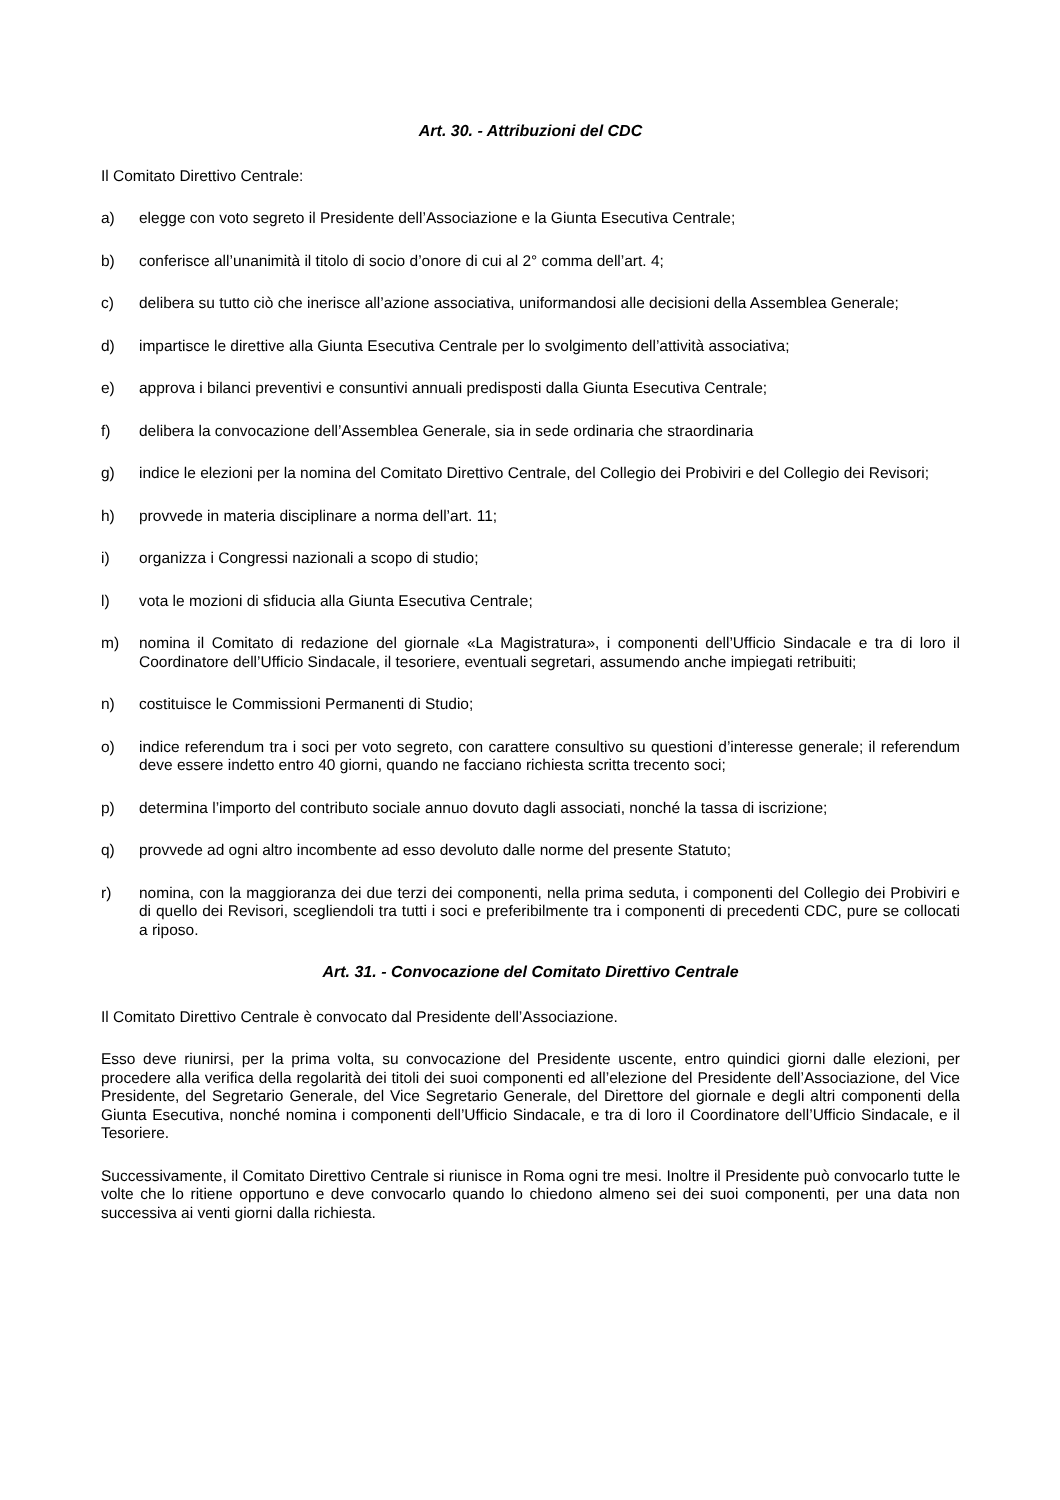Art. 30. - Attribuzioni del CDC
Il Comitato Direttivo Centrale:
a) elegge con voto segreto il Presidente dell’Associazione e la Giunta Esecutiva Centrale;
b) conferisce all’unanimità il titolo di socio d’onore di cui al 2° comma dell’art. 4;
c) delibera su tutto ciò che inerisce all’azione associativa, uniformandosi alle decisioni della Assemblea Generale;
d) impartisce le direttive alla Giunta Esecutiva Centrale per lo svolgimento dell’attività associativa;
e) approva i bilanci preventivi e consuntivi annuali predisposti dalla Giunta Esecutiva Centrale;
f) delibera la convocazione dell’Assemblea Generale, sia in sede ordinaria che straordinaria
g) indice le elezioni per la nomina del Comitato Direttivo Centrale, del Collegio dei Probiviri e del Collegio dei Revisori;
h) provvede in materia disciplinare a norma dell’art. 11;
i) organizza i Congressi nazionali a scopo di studio;
l) vota le mozioni di sfiducia alla Giunta Esecutiva Centrale;
m) nomina il Comitato di redazione del giornale «La Magistratura», i componenti dell’Ufficio Sindacale e tra di loro il Coordinatore dell’Ufficio Sindacale, il tesoriere, eventuali segretari, assumendo anche impiegati retribuiti;
n) costituisce le Commissioni Permanenti di Studio;
o) indice referendum tra i soci per voto segreto, con carattere consultivo su questioni d’interesse generale; il referendum deve essere indetto entro 40 giorni, quando ne facciano richiesta scritta trecento soci;
p) determina l’importo del contributo sociale annuo dovuto dagli associati, nonché la tassa di iscrizione;
q) provvede ad ogni altro incombente ad esso devoluto dalle norme del presente Statuto;
r) nomina, con la maggioranza dei due terzi dei componenti, nella prima seduta, i componenti del Collegio dei Probiviri e di quello dei Revisori, scegliendoli tra tutti i soci e preferibilmente tra i componenti di precedenti CDC, pure se collocati a riposo.
Art. 31. - Convocazione del Comitato Direttivo Centrale
Il Comitato Direttivo Centrale è convocato dal Presidente dell’Associazione.
Esso deve riunirsi, per la prima volta, su convocazione del Presidente uscente, entro quindici giorni dalle elezioni, per procedere alla verifica della regolarità dei titoli dei suoi componenti ed all’elezione del Presidente dell’Associazione, del Vice Presidente, del Segretario Generale, del Vice Segretario Generale, del Direttore del giornale e degli altri componenti della Giunta Esecutiva, nonché nomina i componenti dell’Ufficio Sindacale, e tra di loro il Coordinatore dell’Ufficio Sindacale, e il Tesoriere.
Successivamente, il Comitato Direttivo Centrale si riunisce in Roma ogni tre mesi. Inoltre il Presidente può convocarlo tutte le volte che lo ritiene opportuno e deve convocarlo quando lo chiedono almeno sei dei suoi componenti, per una data non successiva ai venti giorni dalla richiesta.